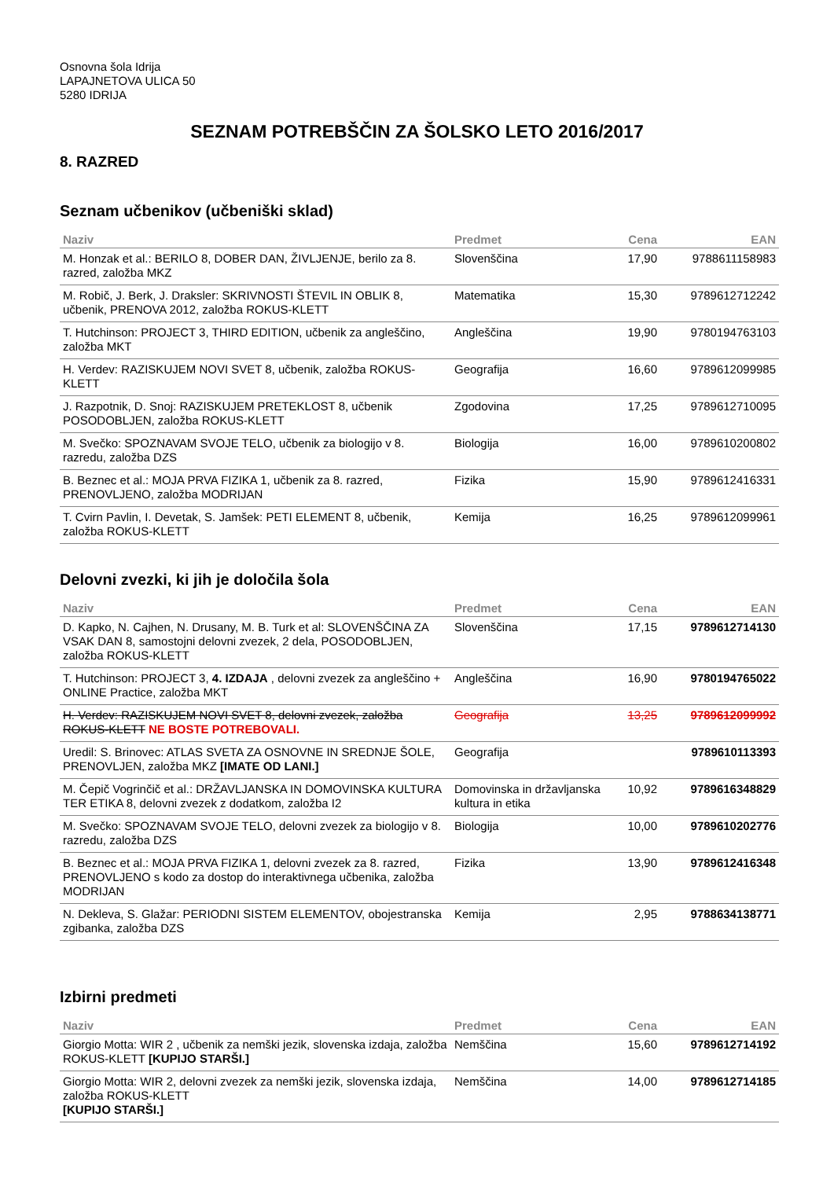Osnovna šola Idrija
LAPAJNETOVA ULICA 50
5280 IDRIJA
SEZNAM POTREBŠČIN ZA ŠOLSKO LETO 2016/2017
8. RAZRED
Seznam učbenikov (učbeniški sklad)
| Naziv | Predmet | Cena | EAN |
| --- | --- | --- | --- |
| M. Honzak et al.: BERILO 8, DOBER DAN, ŽIVLJENJE, berilo za 8. razred, založba MKZ | Slovenščina | 17,90 | 9788611158983 |
| M. Robič, J. Berk, J. Draksler: SKRIVNOSTI ŠTEVIL IN OBLIK 8, učbenik, PRENOVA 2012, založba ROKUS-KLETT | Matematika | 15,30 | 9789612712242 |
| T. Hutchinson: PROJECT 3, THIRD EDITION, učbenik za angleščino, založba MKT | Angleščina | 19,90 | 9780194763103 |
| H. Verdev: RAZISKUJEM NOVI SVET 8, učbenik, založba ROKUS-KLETT | Geografija | 16,60 | 9789612099985 |
| J. Razpotnik, D. Snoj: RAZISKUJEM PRETEKLOST 8, učbenik POSODOBLJEN, založba ROKUS-KLETT | Zgodovina | 17,25 | 9789612710095 |
| M. Svečko: SPOZNAVAM SVOJE TELO, učbenik za biologijo v 8. razredu, založba DZS | Biologija | 16,00 | 9789610200802 |
| B. Beznec et al.: MOJA PRVA FIZIKA 1, učbenik za 8. razred, PRENOVLJENO, založba MODRIJAN | Fizika | 15,90 | 9789612416331 |
| T. Cvirn Pavlin, I. Devetak, S. Jamšek: PETI ELEMENT 8, učbenik, založba ROKUS-KLETT | Kemija | 16,25 | 9789612099961 |
Delovni zvezki, ki jih je določila šola
| Naziv | Predmet | Cena | EAN |
| --- | --- | --- | --- |
| D. Kapko, N. Cajhen, N. Drusany, M. B. Turk et al: SLOVENŠČINA ZA VSAK DAN 8, samostojni delovni zvezek, 2 dela, POSODOBLJEN, založba ROKUS-KLETT | Slovenščina | 17,15 | 9789612714130 |
| T. Hutchinson: PROJECT 3, 4. IZDAJA , delovni zvezek za angleščino + ONLINE Practice, založba MKT | Angleščina | 16,90 | 9780194765022 |
| H. Verdev: RAZISKUJEM NOVI SVET 8, delovni zvezek, založba ROKUS-KLETT NE BOSTE POTREBOVALI. | Geografija | 13,25 | 9789612099992 |
| Uredil: S. Brinovec: ATLAS SVETA ZA OSNOVNE IN SREDNJE ŠOLE, PRENOVLJEN, založba MKZ [IMATE OD LANI.] | Geografija | | 9789610113393 |
| M. Čepič Vogrinčič et al.: DRŽAVLJANSKA IN DOMOVINSKA KULTURA TER ETIKA 8, delovni zvezek z dodatkom, založba I2 | Domovinska in državljanska kultura in etika | 10,92 | 9789616348829 |
| M. Svečko: SPOZNAVAM SVOJE TELO, delovni zvezek za biologijo v 8. razredu, založba DZS | Biologija | 10,00 | 9789610202776 |
| B. Beznec et al.: MOJA PRVA FIZIKA 1, delovni zvezek za 8. razred, PRENOVLJENO s kodo za dostop do interaktivnega učbenika, založba MODRIJAN | Fizika | 13,90 | 9789612416348 |
| N. Dekleva, S. Glažar: PERIODNI SISTEM ELEMENTOV, obojestranska zgibanka, založba DZS | Kemija | 2,95 | 9788634138771 |
Izbirni predmeti
| Naziv | Predmet | Cena | EAN |
| --- | --- | --- | --- |
| Giorgio Motta: WIR 2 , učbenik za nemški jezik, slovenska izdaja, založba ROKUS-KLETT [KUPIJO STARŠI.] | Nemščina | 15,60 | 9789612714192 |
| Giorgio Motta: WIR 2, delovni zvezek za nemški jezik, slovenska izdaja, založba ROKUS-KLETT [KUPIJO STARŠI.] | Nemščina | 14,00 | 9789612714185 |